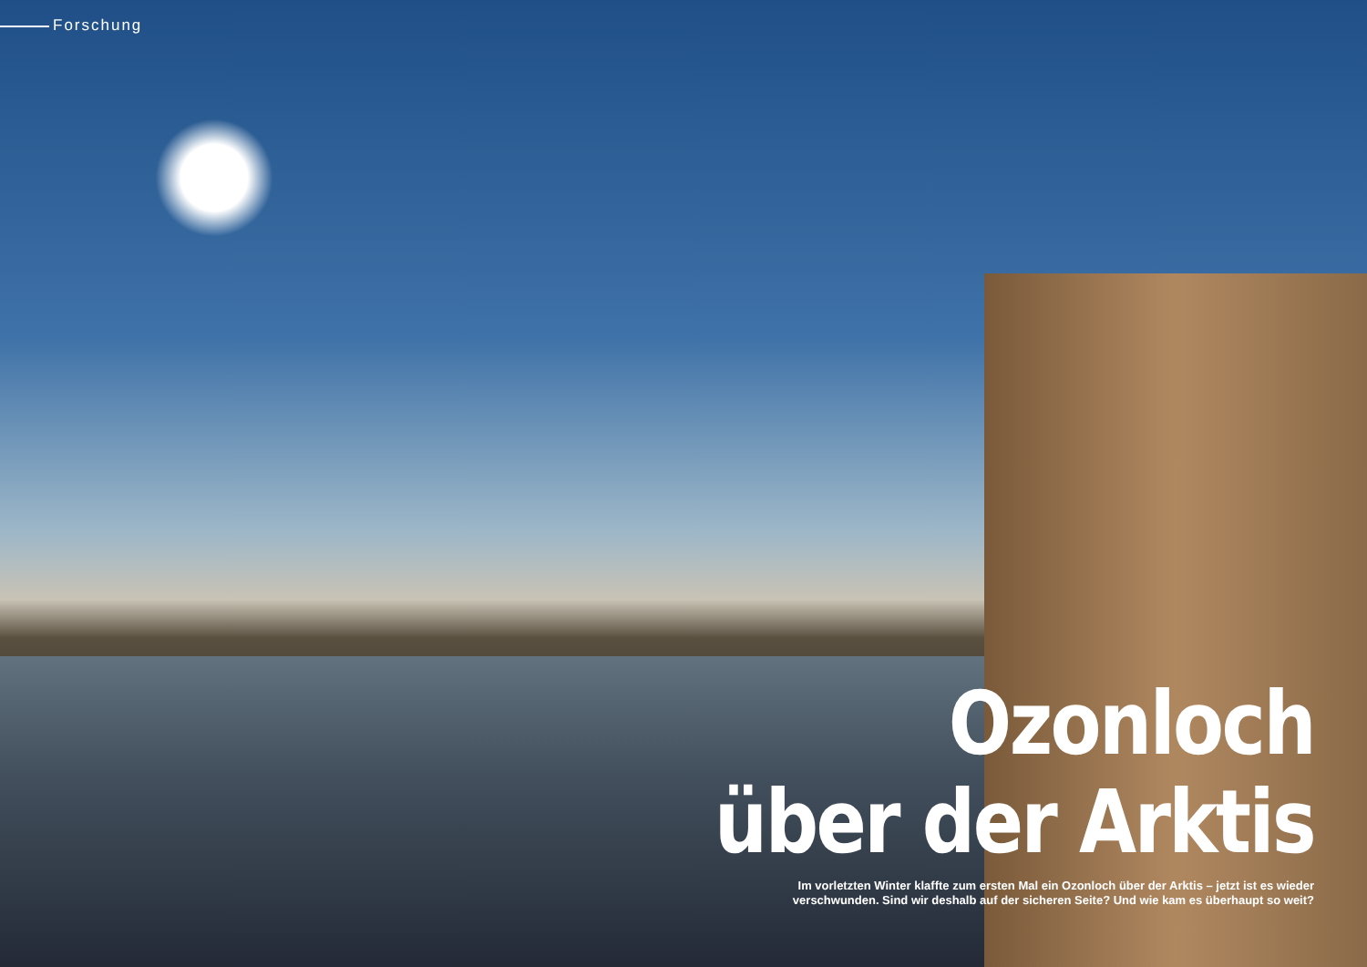Forschung
Ozonloch
über der Arktis
Im vorletzten Winter klaffte zum ersten Mal ein Ozonloch über der Arktis – jetzt ist es wieder
verschwunden. Sind wir deshalb auf der sicheren Seite? Und wie kam es überhaupt so weit?